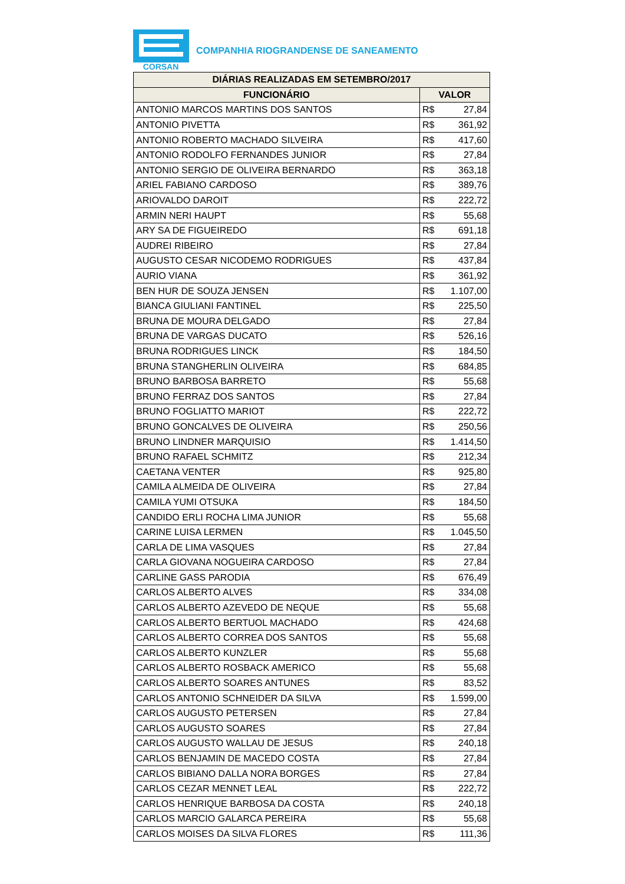CORSAN
COMPANHIA RIOGRANDENSE DE SANEAMENTO
| DIÁRIAS REALIZADAS EM SETEMBRO/2017 | |
| --- | --- |
| FUNCIONÁRIO | VALOR |
| ANTONIO MARCOS MARTINS DOS SANTOS | R$ 27,84 |
| ANTONIO PIVETTA | R$ 361,92 |
| ANTONIO ROBERTO MACHADO SILVEIRA | R$ 417,60 |
| ANTONIO RODOLFO FERNANDES JUNIOR | R$ 27,84 |
| ANTONIO SERGIO DE OLIVEIRA BERNARDO | R$ 363,18 |
| ARIEL FABIANO CARDOSO | R$ 389,76 |
| ARIOVALDO DAROIT | R$ 222,72 |
| ARMIN NERI HAUPT | R$ 55,68 |
| ARY SA DE FIGUEIREDO | R$ 691,18 |
| AUDREI RIBEIRO | R$ 27,84 |
| AUGUSTO CESAR NICODEMO RODRIGUES | R$ 437,84 |
| AURIO VIANA | R$ 361,92 |
| BEN HUR DE SOUZA JENSEN | R$ 1.107,00 |
| BIANCA GIULIANI FANTINEL | R$ 225,50 |
| BRUNA DE MOURA DELGADO | R$ 27,84 |
| BRUNA DE VARGAS DUCATO | R$ 526,16 |
| BRUNA RODRIGUES LINCK | R$ 184,50 |
| BRUNA STANGHERLIN OLIVEIRA | R$ 684,85 |
| BRUNO BARBOSA BARRETO | R$ 55,68 |
| BRUNO FERRAZ DOS SANTOS | R$ 27,84 |
| BRUNO FOGLIATTO MARIOT | R$ 222,72 |
| BRUNO GONCALVES DE OLIVEIRA | R$ 250,56 |
| BRUNO LINDNER MARQUISIO | R$ 1.414,50 |
| BRUNO RAFAEL SCHMITZ | R$ 212,34 |
| CAETANA VENTER | R$ 925,80 |
| CAMILA ALMEIDA DE OLIVEIRA | R$ 27,84 |
| CAMILA YUMI OTSUKA | R$ 184,50 |
| CANDIDO ERLI ROCHA LIMA JUNIOR | R$ 55,68 |
| CARINE LUISA LERMEN | R$ 1.045,50 |
| CARLA DE LIMA VASQUES | R$ 27,84 |
| CARLA GIOVANA NOGUEIRA CARDOSO | R$ 27,84 |
| CARLINE GASS PARODIA | R$ 676,49 |
| CARLOS ALBERTO ALVES | R$ 334,08 |
| CARLOS ALBERTO AZEVEDO DE NEQUE | R$ 55,68 |
| CARLOS ALBERTO BERTUOL MACHADO | R$ 424,68 |
| CARLOS ALBERTO CORREA DOS SANTOS | R$ 55,68 |
| CARLOS ALBERTO KUNZLER | R$ 55,68 |
| CARLOS ALBERTO ROSBACK AMERICO | R$ 55,68 |
| CARLOS ALBERTO SOARES ANTUNES | R$ 83,52 |
| CARLOS ANTONIO SCHNEIDER DA SILVA | R$ 1.599,00 |
| CARLOS AUGUSTO PETERSEN | R$ 27,84 |
| CARLOS AUGUSTO SOARES | R$ 27,84 |
| CARLOS AUGUSTO WALLAU DE JESUS | R$ 240,18 |
| CARLOS BENJAMIN DE MACEDO COSTA | R$ 27,84 |
| CARLOS BIBIANO DALLA NORA BORGES | R$ 27,84 |
| CARLOS CEZAR MENNET LEAL | R$ 222,72 |
| CARLOS HENRIQUE BARBOSA DA COSTA | R$ 240,18 |
| CARLOS MARCIO GALARCA PEREIRA | R$ 55,68 |
| CARLOS MOISES DA SILVA FLORES | R$ 111,36 |